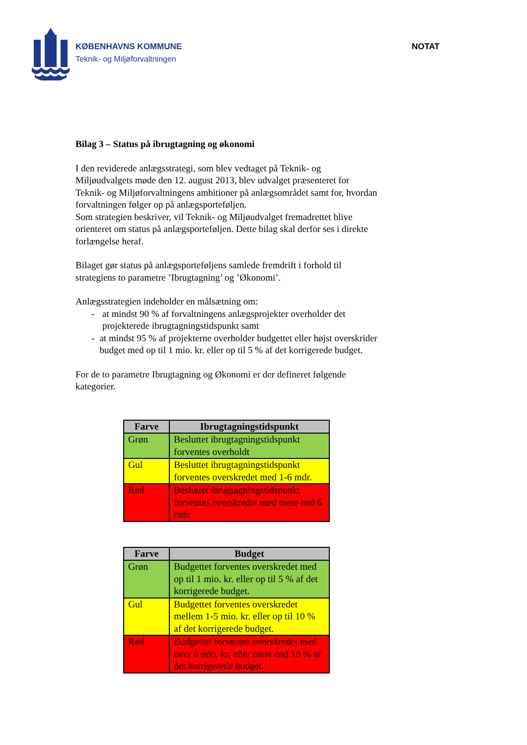KØBENHAVNS KOMMUNE
Teknik- og Miljøforvaltningen
NOTAT
Bilag 3 – Status på ibrugtagning og økonomi
I den reviderede anlægsstrategi, som blev vedtaget på Teknik- og Miljøudvalgets møde den 12. august 2013, blev udvalget præsenteret for Teknik- og Miljøforvaltningens ambitioner på anlægsområdet samt for, hvordan forvaltningen følger op på anlægsporteføljen.
Som strategien beskriver, vil Teknik- og Miljøudvalget fremadrettet blive orienteret om status på anlægsporteføljen. Dette bilag skal derfor ses i direkte forlængelse heraf.
Bilaget gør status på anlægsporteføljens samlede fremdrift i forhold til strategiens to parametre ’Ibrugtagning’ og ’Økonomi’.
Anlægsstrategien indeholder en målsætning om:
- at mindst 90 % af forvaltningens anlægsprojekter overholder det projekterede ibrugtagningstidspunkt samt
- at mindst 95 % af projekterne overholder budgettet eller højst overskrider budget med op til 1 mio. kr. eller op til 5 % af det korrigerede budget.
For de to parametre Ibrugtagning og Økonomi er der defineret følgende kategorier.
| Farve | Ibrugtagningstidspunkt |
| --- | --- |
| Grøn | Besluttet ibrugtagningstidspunkt forventes overholdt |
| Gul | Besluttet ibrugtagningstidspunkt forventes overskredet med 1-6 mdr. |
| Rød | Besluttet ibrugtagningstidspunkt forventes overskredet med mere end 6 mdr. |
| Farve | Budget |
| --- | --- |
| Grøn | Budgettet forventes overskredet med op til 1 mio. kr. eller op til 5 % af det korrigerede budget. |
| Gul | Budgettet forventes overskredet mellem 1-5 mio. kr. eller op til 10 % af det korrigerede budget. |
| Rød | Budgettet forventes overskredet med over 5 mio. kr. eller mere end 10 % af det korrigerede budget. |